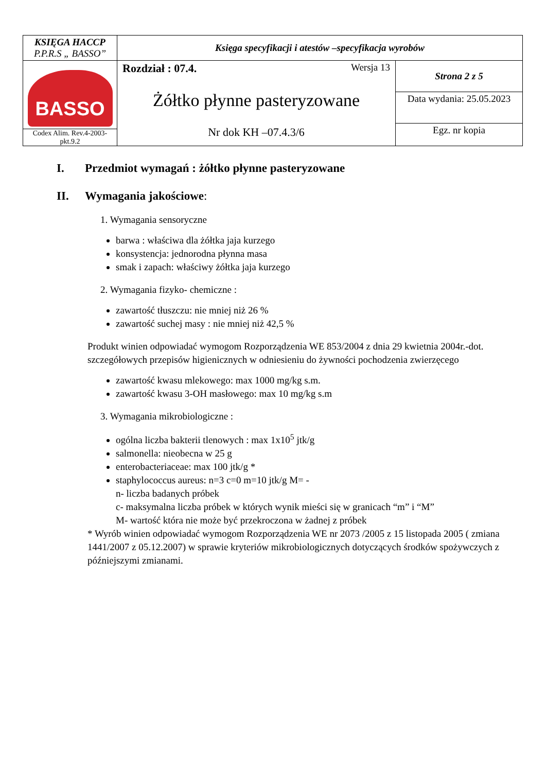| KSIĘGA HACCP P.P.R.S „ BASSO” | Księga specyfikacji i atestów –specyfikacja wyrobów | |
| BASSO Codex Alim. Rev.4-2003-pkt.9.2 | Rozdział : 07.4. Wersja 13 Żółtko płynne pasteryzowane Nr dok KH –07.4.3/6 | Strona 2 z 5 |
| | | Data wydania: 25.05.2023 |
| | | Egz. nr kopia |
I. Przedmiot wymagań : żółtko płynne pasteryzowane
II. Wymagania jakościowe:
1. Wymagania sensoryczne
barwa : właściwa dla żółtka jaja kurzego
konsystencja: jednorodna płynna masa
smak i zapach: właściwy żółtka jaja kurzego
2. Wymagania fizyko- chemiczne :
zawartość tłuszczu: nie mniej niż 26 %
zawartość suchej masy : nie mniej niż 42,5 %
Produkt winien odpowiadać wymogom Rozporządzenia WE 853/2004 z dnia 29 kwietnia 2004r.-dot. szczegółowych przepisów higienicznych w odniesieniu do żywności pochodzenia zwierzęcego
zawartość kwasu mlekowego: max 1000 mg/kg s.m.
zawartość kwasu 3-OH masłowego: max 10 mg/kg s.m
3. Wymagania mikrobiologiczne :
ogólna liczba bakterii tlenowych : max 1x10<sup>5</sup> jtk/g
salmonella: nieobecna w 25 g
enterobacteriaceae: max 100 jtk/g *
staphylococcus aureus: n=3 c=0 m=10 jtk/g M= -
n- liczba badanych próbek
c- maksymalna liczba próbek w których wynik mieści się w granicach “m” i “M”
M- wartość która nie może być przekroczona w żadnej z próbek
* Wyrób winien odpowiadać wymogom Rozporządzenia WE nr 2073 /2005 z 15 listopada 2005 ( zmiana 1441/2007 z 05.12.2007) w sprawie kryteriów mikrobiologicznych dotyczących środków spożywczych z późniejszymi zmianami.